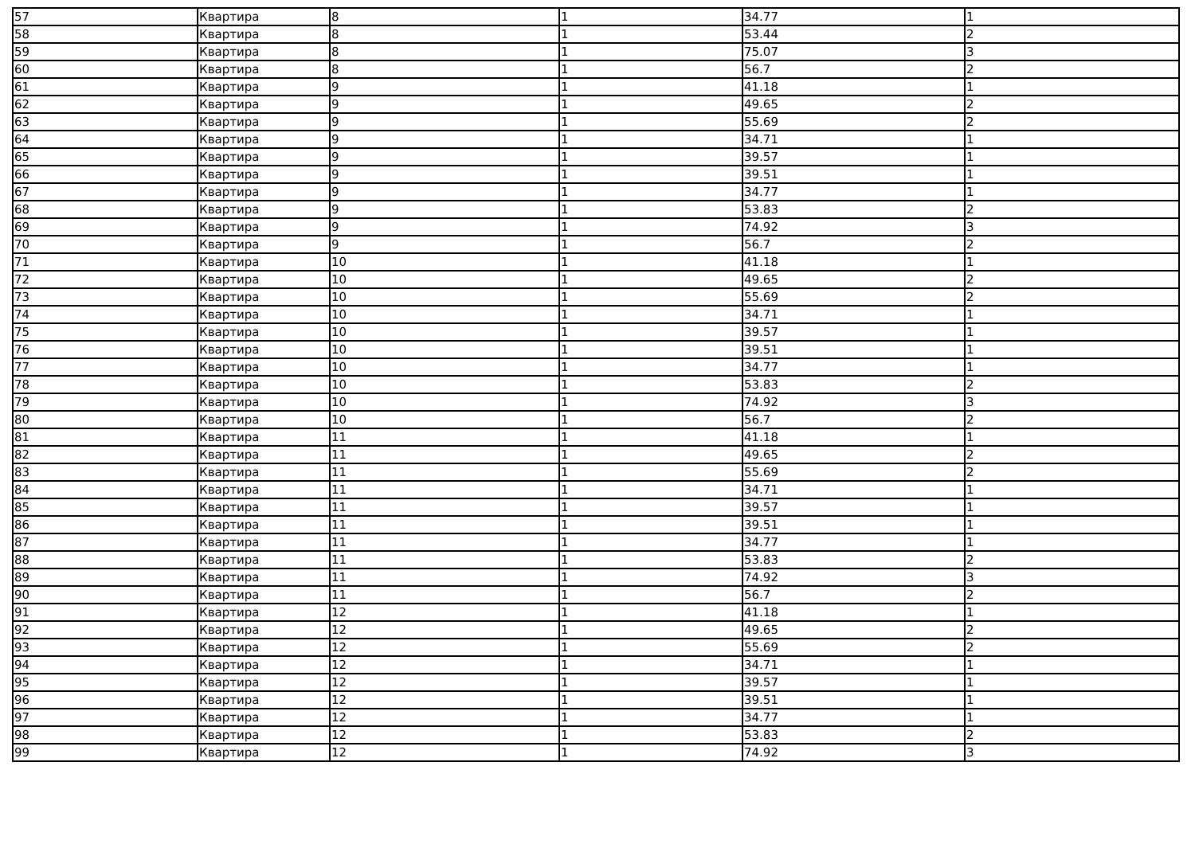| 57 | Квартира | 8 | 1 | 34.77 | 1 |
| 58 | Квартира | 8 | 1 | 53.44 | 2 |
| 59 | Квартира | 8 | 1 | 75.07 | 3 |
| 60 | Квартира | 8 | 1 | 56.7 | 2 |
| 61 | Квартира | 9 | 1 | 41.18 | 1 |
| 62 | Квартира | 9 | 1 | 49.65 | 2 |
| 63 | Квартира | 9 | 1 | 55.69 | 2 |
| 64 | Квартира | 9 | 1 | 34.71 | 1 |
| 65 | Квартира | 9 | 1 | 39.57 | 1 |
| 66 | Квартира | 9 | 1 | 39.51 | 1 |
| 67 | Квартира | 9 | 1 | 34.77 | 1 |
| 68 | Квартира | 9 | 1 | 53.83 | 2 |
| 69 | Квартира | 9 | 1 | 74.92 | 3 |
| 70 | Квартира | 9 | 1 | 56.7 | 2 |
| 71 | Квартира | 10 | 1 | 41.18 | 1 |
| 72 | Квартира | 10 | 1 | 49.65 | 2 |
| 73 | Квартира | 10 | 1 | 55.69 | 2 |
| 74 | Квартира | 10 | 1 | 34.71 | 1 |
| 75 | Квартира | 10 | 1 | 39.57 | 1 |
| 76 | Квартира | 10 | 1 | 39.51 | 1 |
| 77 | Квартира | 10 | 1 | 34.77 | 1 |
| 78 | Квартира | 10 | 1 | 53.83 | 2 |
| 79 | Квартира | 10 | 1 | 74.92 | 3 |
| 80 | Квартира | 10 | 1 | 56.7 | 2 |
| 81 | Квартира | 11 | 1 | 41.18 | 1 |
| 82 | Квартира | 11 | 1 | 49.65 | 2 |
| 83 | Квартира | 11 | 1 | 55.69 | 2 |
| 84 | Квартира | 11 | 1 | 34.71 | 1 |
| 85 | Квартира | 11 | 1 | 39.57 | 1 |
| 86 | Квартира | 11 | 1 | 39.51 | 1 |
| 87 | Квартира | 11 | 1 | 34.77 | 1 |
| 88 | Квартира | 11 | 1 | 53.83 | 2 |
| 89 | Квартира | 11 | 1 | 74.92 | 3 |
| 90 | Квартира | 11 | 1 | 56.7 | 2 |
| 91 | Квартира | 12 | 1 | 41.18 | 1 |
| 92 | Квартира | 12 | 1 | 49.65 | 2 |
| 93 | Квартира | 12 | 1 | 55.69 | 2 |
| 94 | Квартира | 12 | 1 | 34.71 | 1 |
| 95 | Квартира | 12 | 1 | 39.57 | 1 |
| 96 | Квартира | 12 | 1 | 39.51 | 1 |
| 97 | Квартира | 12 | 1 | 34.77 | 1 |
| 98 | Квартира | 12 | 1 | 53.83 | 2 |
| 99 | Квартира | 12 | 1 | 74.92 | 3 |